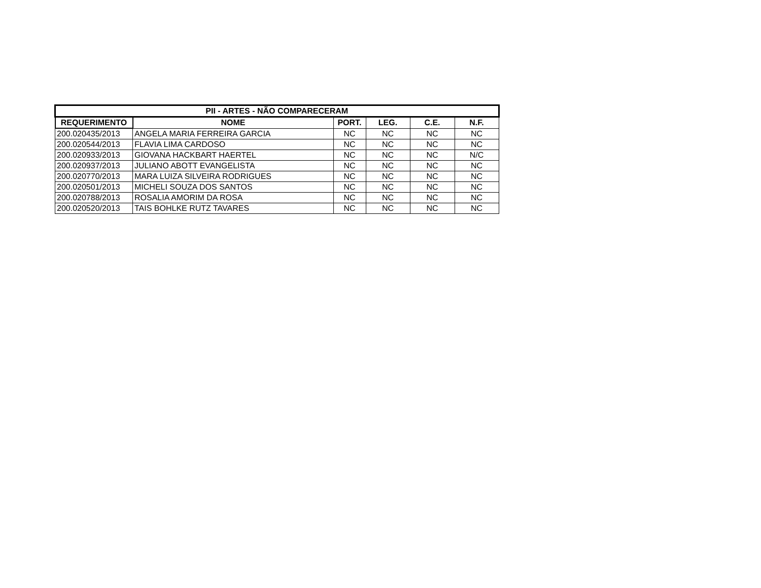| PII - ARTES - NÃO COMPARECERAM | | | | | |
| --- | --- | --- | --- | --- | --- |
| REQUERIMENTO | NOME | PORT. | LEG. | C.E. | N.F. |
| 200.020435/2013 | ANGELA MARIA FERREIRA GARCIA | NC | NC | NC | NC |
| 200.020544/2013 | FLAVIA LIMA CARDOSO | NC | NC | NC | NC |
| 200.020933/2013 | GIOVANA HACKBART HAERTEL | NC | NC | NC | N/C |
| 200.020937/2013 | JULIANO ABOTT EVANGELISTA | NC | NC | NC | NC |
| 200.020770/2013 | MARA LUIZA SILVEIRA RODRIGUES | NC | NC | NC | NC |
| 200.020501/2013 | MICHELI SOUZA DOS SANTOS | NC | NC | NC | NC |
| 200.020788/2013 | ROSALIA AMORIM DA ROSA | NC | NC | NC | NC |
| 200.020520/2013 | TAIS BOHLKE RUTZ TAVARES | NC | NC | NC | NC |